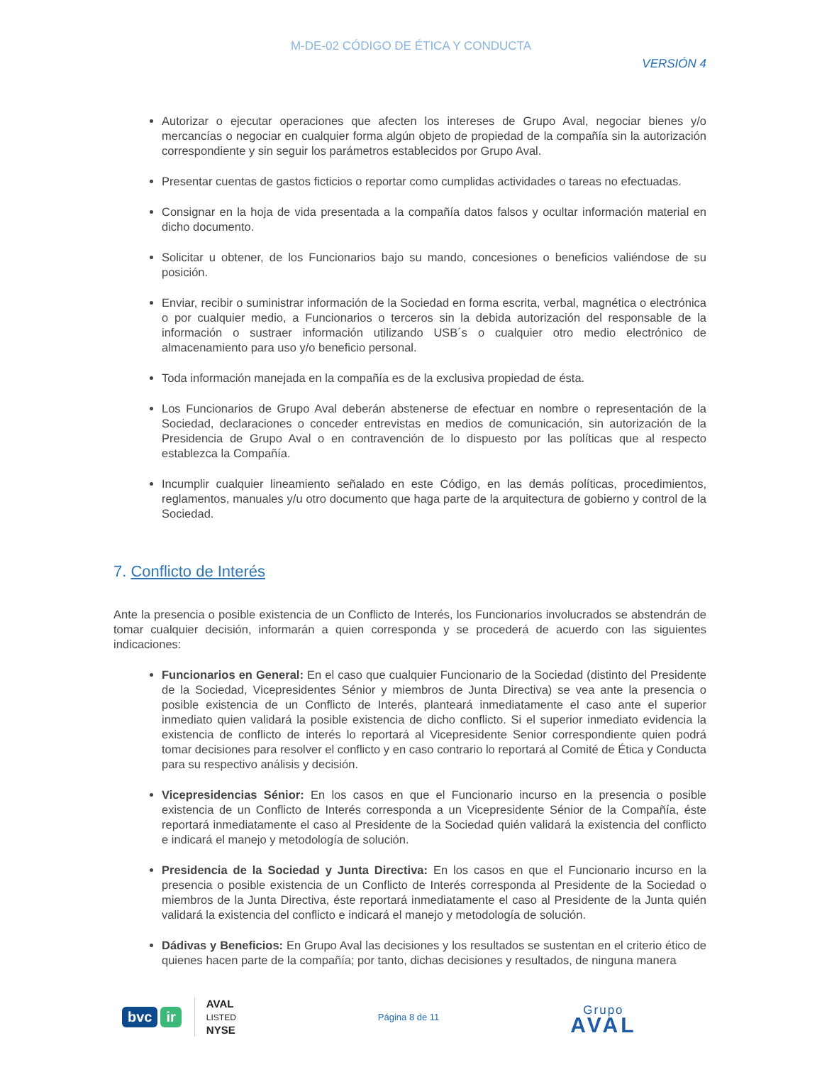M-DE-02 CÓDIGO DE ÉTICA Y CONDUCTA
VERSIÓN 4
Autorizar o ejecutar operaciones que afecten los intereses de Grupo Aval, negociar bienes y/o mercancías o negociar en cualquier forma algún objeto de propiedad de la compañía sin la autorización correspondiente y sin seguir los parámetros establecidos por Grupo Aval.
Presentar cuentas de gastos ficticios o reportar como cumplidas actividades o tareas no efectuadas.
Consignar en la hoja de vida presentada a la compañía datos falsos y ocultar información material en dicho documento.
Solicitar u obtener, de los Funcionarios bajo su mando, concesiones o beneficios valiéndose de su posición.
Enviar, recibir o suministrar información de la Sociedad en forma escrita, verbal, magnética o electrónica o por cualquier medio, a Funcionarios o terceros sin la debida autorización del responsable de la información o sustraer información utilizando USB´s o cualquier otro medio electrónico de almacenamiento para uso y/o beneficio personal.
Toda información manejada en la compañía es de la exclusiva propiedad de ésta.
Los Funcionarios de Grupo Aval deberán abstenerse de efectuar en nombre o representación de la Sociedad, declaraciones o conceder entrevistas en medios de comunicación, sin autorización de la Presidencia de Grupo Aval o en contravención de lo dispuesto por las políticas que al respecto establezca la Compañía.
Incumplir cualquier lineamiento señalado en este Código, en las demás políticas, procedimientos, reglamentos, manuales y/u otro documento que haga parte de la arquitectura de gobierno y control de la Sociedad.
7. Conflicto de Interés
Ante la presencia o posible existencia de un Conflicto de Interés, los Funcionarios involucrados se abstendrán de tomar cualquier decisión, informarán a quien corresponda y se procederá de acuerdo con las siguientes indicaciones:
Funcionarios en General: En el caso que cualquier Funcionario de la Sociedad (distinto del Presidente de la Sociedad, Vicepresidentes Sénior y miembros de Junta Directiva) se vea ante la presencia o posible existencia de un Conflicto de Interés, planteará inmediatamente el caso ante el superior inmediato quien validará la posible existencia de dicho conflicto. Si el superior inmediato evidencia la existencia de conflicto de interés lo reportará al Vicepresidente Senior correspondiente quien podrá tomar decisiones para resolver el conflicto y en caso contrario lo reportará al Comité de Ética y Conducta para su respectivo análisis y decisión.
Vicepresidencias Sénior: En los casos en que el Funcionario incurso en la presencia o posible existencia de un Conflicto de Interés corresponda a un Vicepresidente Sénior de la Compañía, éste reportará inmediatamente el caso al Presidente de la Sociedad quién validará la existencia del conflicto e indicará el manejo y metodología de solución.
Presidencia de la Sociedad y Junta Directiva: En los casos en que el Funcionario incurso en la presencia o posible existencia de un Conflicto de Interés corresponda al Presidente de la Sociedad o miembros de la Junta Directiva, éste reportará inmediatamente el caso al Presidente de la Junta quién validará la existencia del conflicto e indicará el manejo y metodología de solución.
Dádivas y Beneficios: En Grupo Aval las decisiones y los resultados se sustentan en el criterio ético de quienes hacen parte de la compañía; por tanto, dichas decisiones y resultados, de ninguna manera
bvc ir
AVAL
LISTED
NYSE
Página 8 de 11
Grupo
AVAL